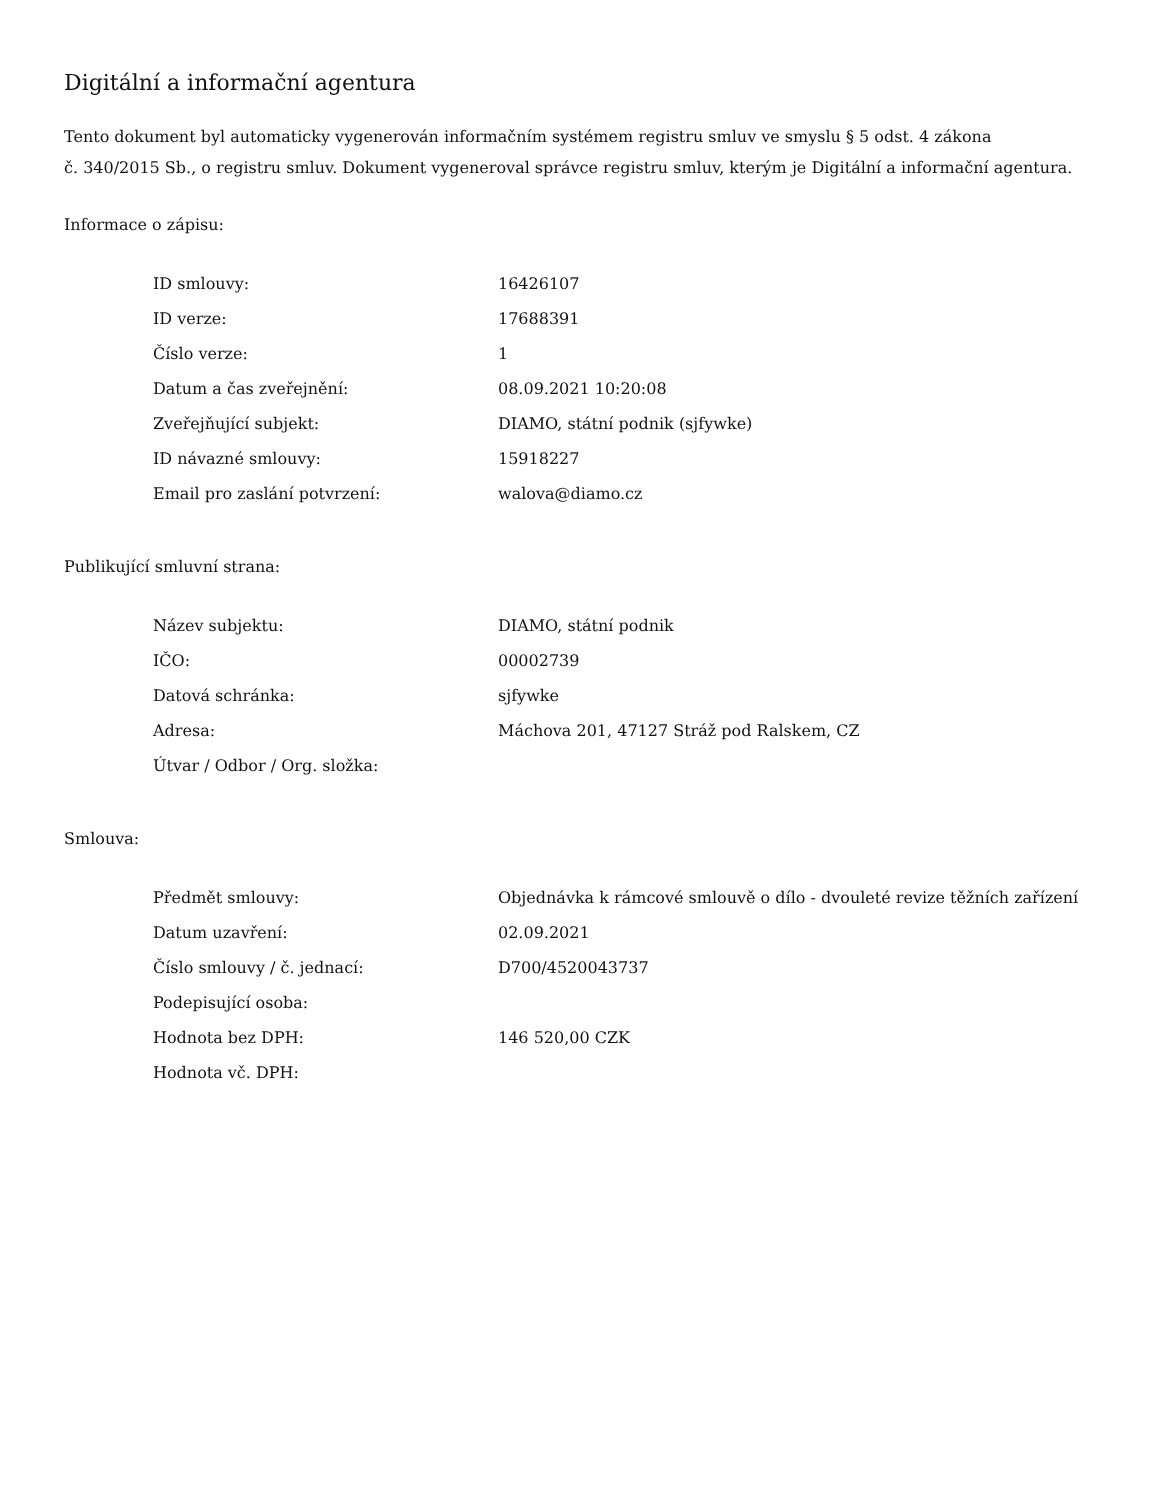Digitální a informační agentura
Tento dokument byl automaticky vygenerován informačním systémem registru smluv ve smyslu § 5 odst. 4 zákona
č. 340/2015 Sb., o registru smluv. Dokument vygeneroval správce registru smluv, kterým je Digitální a informační agentura.
Informace o zápisu:
| ID smlouvy: | 16426107 |
| ID verze: | 17688391 |
| Číslo verze: | 1 |
| Datum a čas zveřejnění: | 08.09.2021 10:20:08 |
| Zveřejňující subjekt: | DIAMO, státní podnik (sjfywke) |
| ID návazné smlouvy: | 15918227 |
| Email pro zaslání potvrzení: | walova@diamo.cz |
Publikující smluvní strana:
| Název subjektu: | DIAMO, státní podnik |
| IČO: | 00002739 |
| Datová schránka: | sjfywke |
| Adresa: | Máchova 201, 47127 Stráž pod Ralskem, CZ |
| Útvar / Odbor / Org. složka: | |
Smlouva:
| Předmět smlouvy: | Objednávka k rámcové smlouvě o dílo - dvouleté revize těžních zařízení |
| Datum uzavření: | 02.09.2021 |
| Číslo smlouvy / č. jednací: | D700/4520043737 |
| Podepisující osoba: | |
| Hodnota bez DPH: | 146 520,00 CZK |
| Hodnota vč. DPH: | |